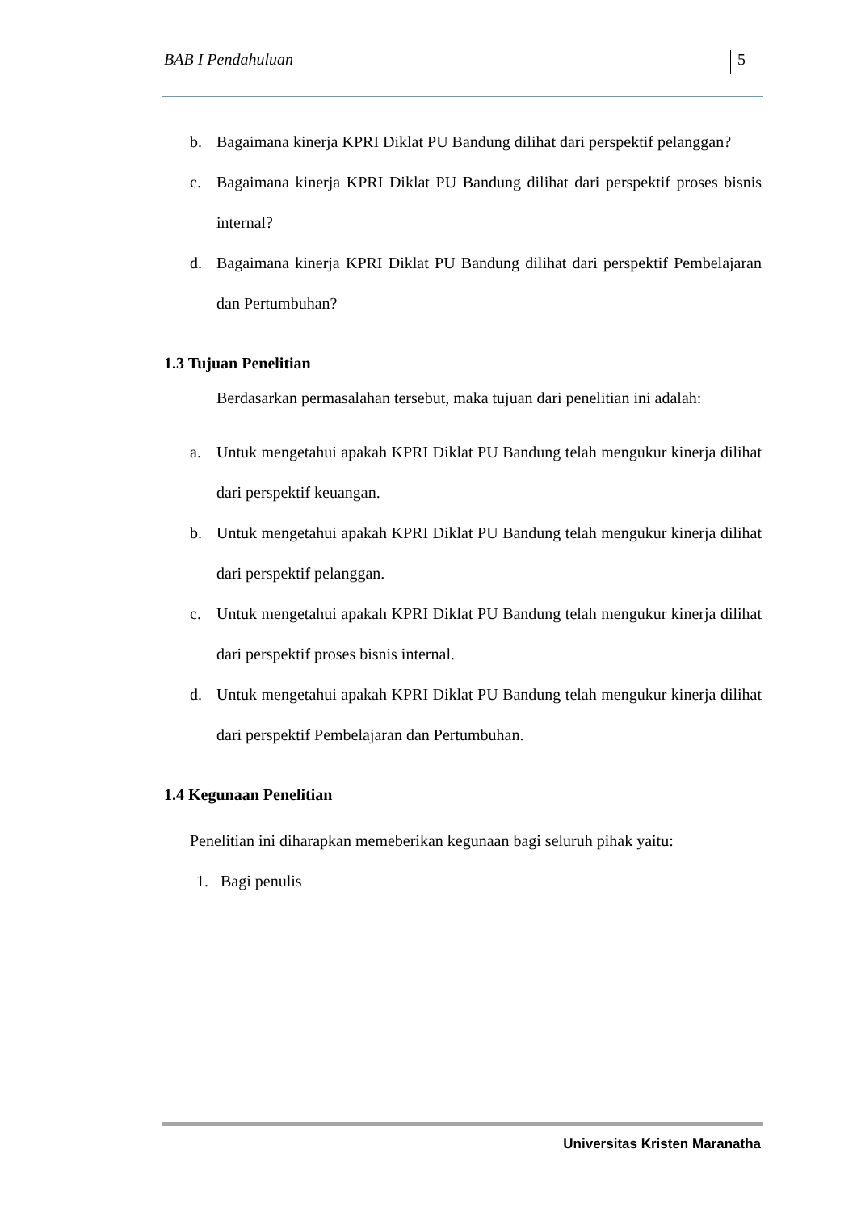BAB I Pendahuluan 5
b. Bagaimana kinerja KPRI Diklat PU Bandung dilihat dari perspektif pelanggan?
c. Bagaimana kinerja KPRI Diklat PU Bandung dilihat dari perspektif proses bisnis internal?
d. Bagaimana kinerja KPRI Diklat PU Bandung dilihat dari perspektif Pembelajaran dan Pertumbuhan?
1.3 Tujuan Penelitian
Berdasarkan permasalahan tersebut, maka tujuan dari penelitian ini adalah:
a. Untuk mengetahui apakah KPRI Diklat PU Bandung telah mengukur kinerja dilihat dari perspektif keuangan.
b. Untuk mengetahui apakah KPRI Diklat PU Bandung telah mengukur kinerja dilihat dari perspektif pelanggan.
c. Untuk mengetahui apakah KPRI Diklat PU Bandung telah mengukur kinerja dilihat dari perspektif proses bisnis internal.
d. Untuk mengetahui apakah KPRI Diklat PU Bandung telah mengukur kinerja dilihat dari perspektif Pembelajaran dan Pertumbuhan.
1.4 Kegunaan Penelitian
Penelitian ini diharapkan memeberikan kegunaan bagi seluruh pihak yaitu:
1. Bagi penulis
Universitas Kristen Maranatha